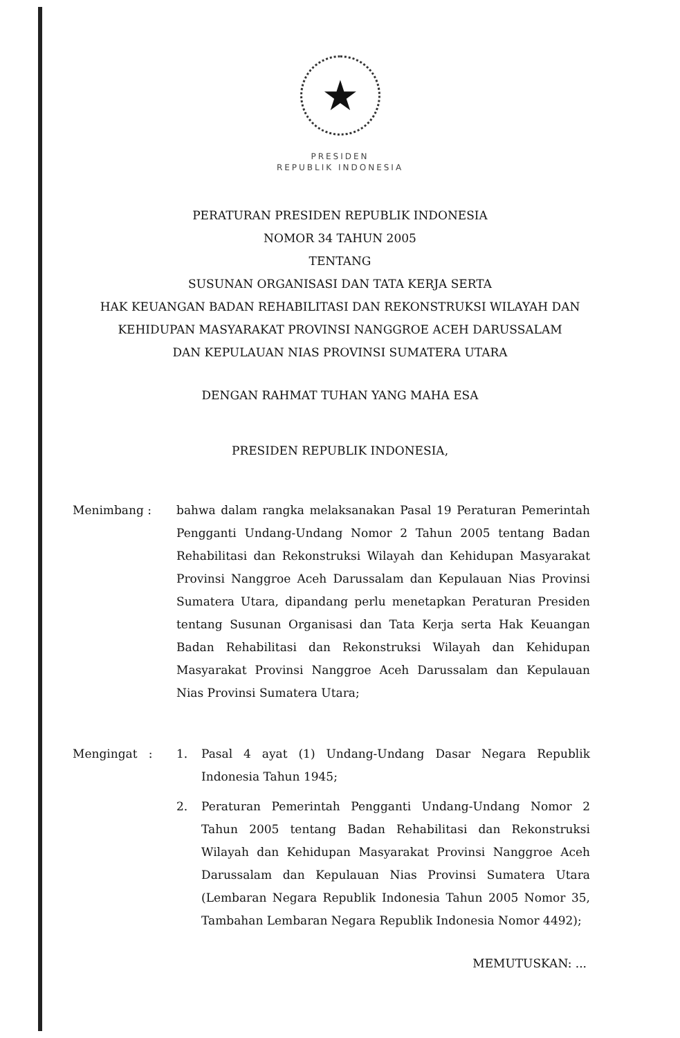★
PRESIDEN
REPUBLIK INDONESIA
PERATURAN PRESIDEN REPUBLIK INDONESIA
NOMOR 34 TAHUN 2005
TENTANG
SUSUNAN ORGANISASI DAN TATA KERJA SERTA
HAK KEUANGAN BADAN REHABILITASI DAN REKONSTRUKSI WILAYAH DAN
KEHIDUPAN MASYARAKAT PROVINSI NANGGROE ACEH DARUSSALAM
DAN KEPULAUAN NIAS PROVINSI SUMATERA UTARA
DENGAN RAHMAT TUHAN YANG MAHA ESA
PRESIDEN REPUBLIK INDONESIA,
Menimbang : bahwa dalam rangka melaksanakan Pasal 19 Peraturan Pemerintah Pengganti Undang-Undang Nomor 2 Tahun 2005 tentang Badan Rehabilitasi dan Rekonstruksi Wilayah dan Kehidupan Masyarakat Provinsi Nanggroe Aceh Darussalam dan Kepulauan Nias Provinsi Sumatera Utara, dipandang perlu menetapkan Peraturan Presiden tentang Susunan Organisasi dan Tata Kerja serta Hak Keuangan Badan Rehabilitasi dan Rekonstruksi Wilayah dan Kehidupan Masyarakat Provinsi Nanggroe Aceh Darussalam dan Kepulauan Nias Provinsi Sumatera Utara;
Mengingat : 1. Pasal 4 ayat (1) Undang-Undang Dasar Negara Republik Indonesia Tahun 1945;
2. Peraturan Pemerintah Pengganti Undang-Undang Nomor 2 Tahun 2005 tentang Badan Rehabilitasi dan Rekonstruksi Wilayah dan Kehidupan Masyarakat Provinsi Nanggroe Aceh Darussalam dan Kepulauan Nias Provinsi Sumatera Utara (Lembaran Negara Republik Indonesia Tahun 2005 Nomor 35, Tambahan Lembaran Negara Republik Indonesia Nomor 4492);
MEMUTUSKAN: ...